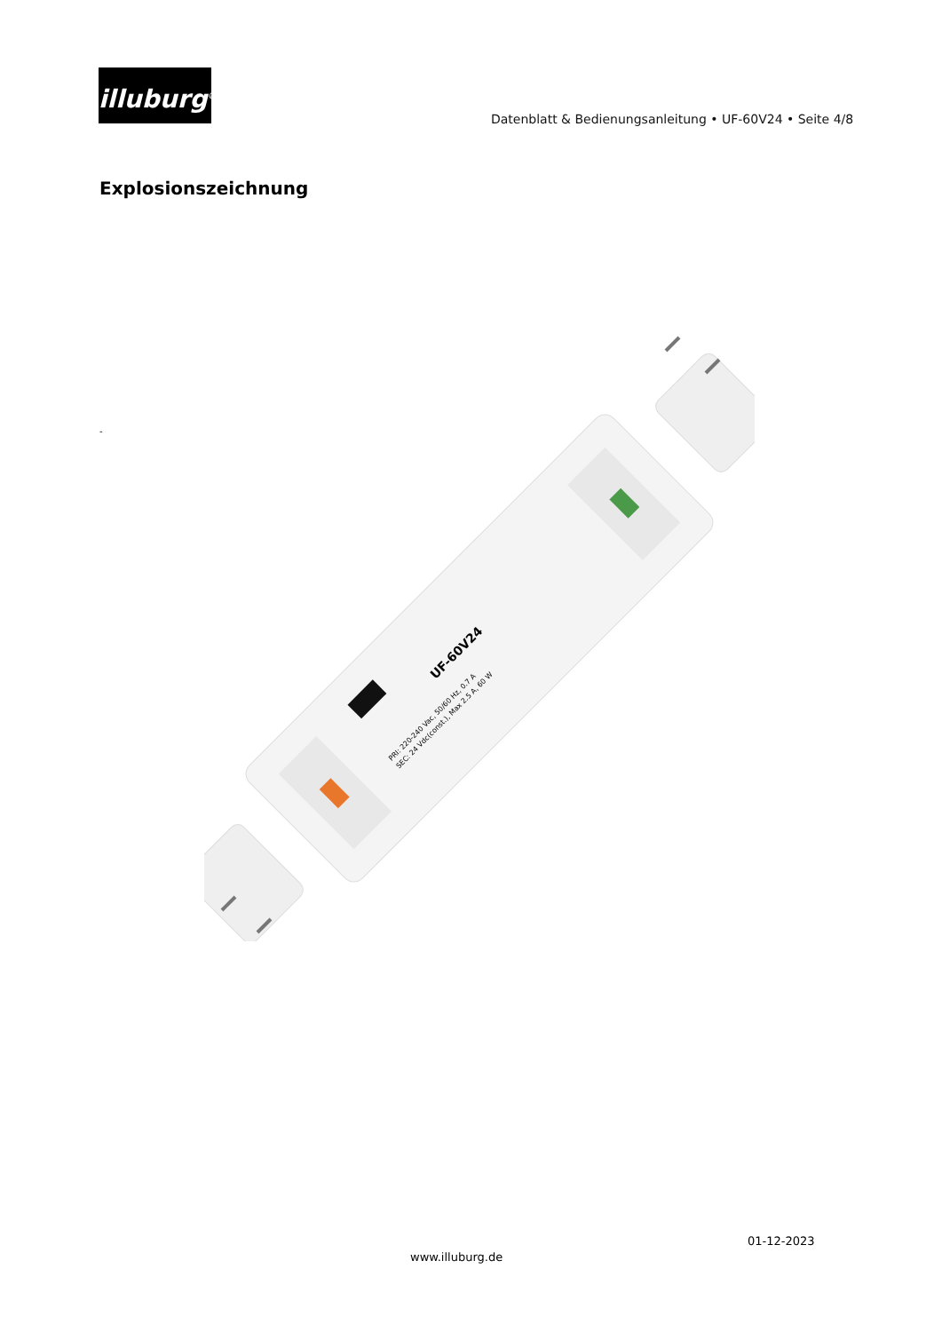illuburg<sup>®</sup>
Datenblatt & Bedienungsanleitung • UF-60V24 • Seite 4/8
Explosionszeichnung
-
UF-60V24
PRI: 220-240 Vac, 50/60 Hz, 0.7 A
SEC: 24 Vdc(const.), Max 2.5 A, 60 W
01-12-2023
www.illuburg.de